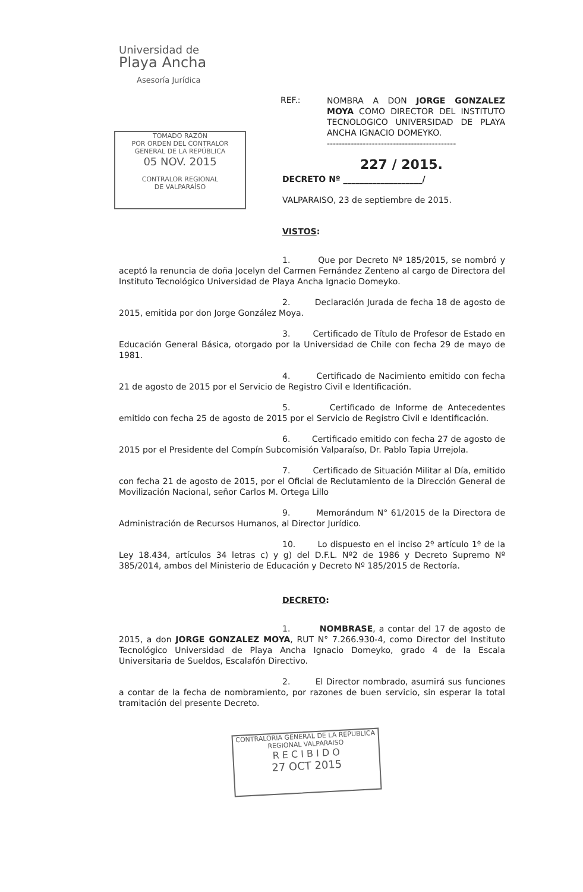Universidad de
Playa Ancha
Asesoría Jurídica
REF.:
NOMBRA A DON JORGE GONZALEZ MOYA COMO DIRECTOR DEL INSTITUTO TECNOLOGICO UNIVERSIDAD DE PLAYA ANCHA IGNACIO DOMEYKO.
-------------------------------------------
TOMADO RAZÓN
POR ORDEN DEL CONTRALOR
GENERAL DE LA REPÚBLICA
05 NOV. 2015
CONTRALOR REGIONAL
DE VALPARAÍSO
227 / 2015.
DECRETO Nº ___________________/
VALPARAISO, 23 de septiembre de 2015.
VISTOS:
1. Que por Decreto Nº 185/2015, se nombró y aceptó la renuncia de doña Jocelyn del Carmen Fernández Zenteno al cargo de Directora del Instituto Tecnológico Universidad de Playa Ancha Ignacio Domeyko.
2. Declaración Jurada de fecha 18 de agosto de 2015, emitida por don Jorge González Moya.
3. Certificado de Título de Profesor de Estado en Educación General Básica, otorgado por la Universidad de Chile con fecha 29 de mayo de 1981.
4. Certificado de Nacimiento emitido con fecha 21 de agosto de 2015 por el Servicio de Registro Civil e Identificación.
5. Certificado de Informe de Antecedentes emitido con fecha 25 de agosto de 2015 por el Servicio de Registro Civil e Identificación.
6. Certificado emitido con fecha 27 de agosto de 2015 por el Presidente del Compín Subcomisión Valparaíso, Dr. Pablo Tapia Urrejola.
7. Certificado de Situación Militar al Día, emitido con fecha 21 de agosto de 2015, por el Oficial de Reclutamiento de la Dirección General de Movilización Nacional, señor Carlos M. Ortega Lillo
9. Memorándum N° 61/2015 de la Directora de Administración de Recursos Humanos, al Director Jurídico.
10. Lo dispuesto en el inciso 2º artículo 1º de la Ley 18.434, artículos 34 letras c) y g) del D.F.L. Nº2 de 1986 y Decreto Supremo Nº 385/2014, ambos del Ministerio de Educación y Decreto Nº 185/2015 de Rectoría.
DECRETO:
1. NOMBRASE, a contar del 17 de agosto de 2015, a don JORGE GONZALEZ MOYA, RUT N° 7.266.930-4, como Director del Instituto Tecnológico Universidad de Playa Ancha Ignacio Domeyko, grado 4 de la Escala Universitaria de Sueldos, Escalafón Directivo.
2. El Director nombrado, asumirá sus funciones a contar de la fecha de nombramiento, por razones de buen servicio, sin esperar la total tramitación del presente Decreto.
CONTRALORIA GENERAL DE LA REPUBLICA
REGIONAL VALPARAISO
R E C I B I D O
27 OCT 2015